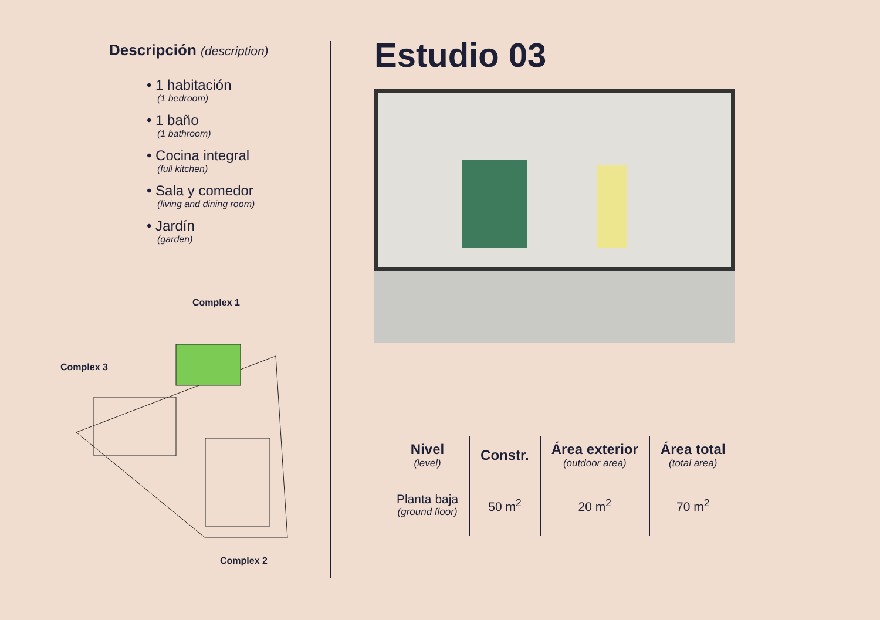Descripción (description)
• 1 habitación
(1 bedroom)
• 1 baño
(1 bathroom)
• Cocina integral
(full kitchen)
• Sala y comedor
(living and dining room)
• Jardín
(garden)
Complex 1
Complex 3
Complex 2
Estudio 03
| Nivel (level) | Constr. | Área exterior (outdoor area) | Área total (total area) |
| --- | --- | --- | --- |
| Planta baja (ground floor) | 50 m<sup>2</sup> | 20 m<sup>2</sup> | 70 m<sup>2</sup> |